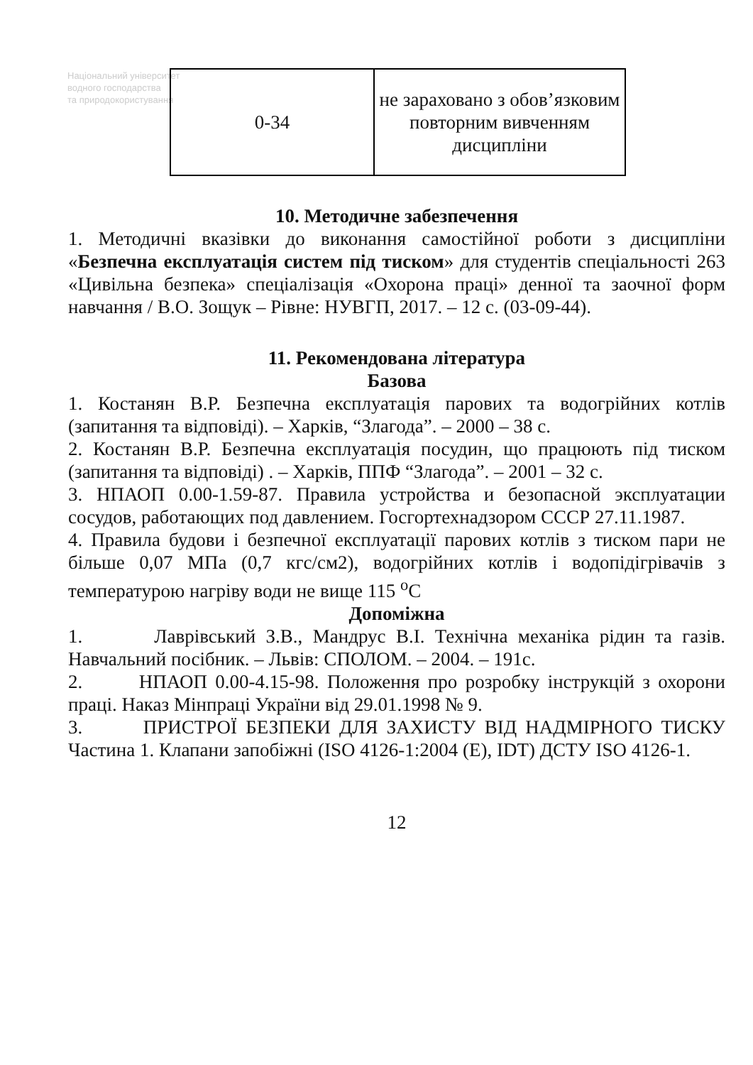Національний університет
водного господарства
та природокористування
| 0-34 | не зараховано з обов’язковим повторним вивченням дисципліни |
10. Методичне забезпечення
1. Методичні вказівки до виконання самостійної роботи з дисципліни «Безпечна експлуатація систем під тиском» для студентів спеціальності 263 «Цивільна безпека» спеціалізація «Охорона праці» денної та заочної форм навчання / В.О. Зощук – Рівне: НУВГП, 2017. – 12 с. (03-09-44).
11. Рекомендована література
Базова
1. Костанян В.Р. Безпечна експлуатація парових та водогрійних котлів (запитання та відповіді). – Харків, “Злагода”. – 2000 – 38 с.
2. Костанян В.Р. Безпечна експлуатація посудин, що працюють під тиском (запитання та відповіді) . – Харків, ППФ “Злагода”. – 2001 – 32 с.
3. НПАОП 0.00-1.59-87. Правила устройства и безопасной эксплуатации сосудов, работающих под давлением. Госгортехнадзором СССР 27.11.1987.
4. Правила будови і безпечної експлуатації парових котлів з тиском пари не більше 0,07 МПа (0,7 кгс/см2), водогрійних котлів і водопідігрівачів з температурою нагріву води не вище 115 <sup>о</sup>С
Допоміжна
1. Лаврівський З.В., Мандрус В.І. Технічна механіка рідин та газів. Навчальний посібник. – Львів: СПОЛОМ. – 2004. – 191с.
2. НПАОП 0.00-4.15-98. Положення про розробку інструкцій з охорони праці. Наказ Мінпраці України від 29.01.1998 № 9.
3. ПРИСТРОЇ БЕЗПЕКИ ДЛЯ ЗАХИСТУ ВІД НАДМІРНОГО ТИСКУ Частина 1. Клапани запобіжні (ISO 4126-1:2004 (E), IDT) ДСТУ ISO 4126-1.
12